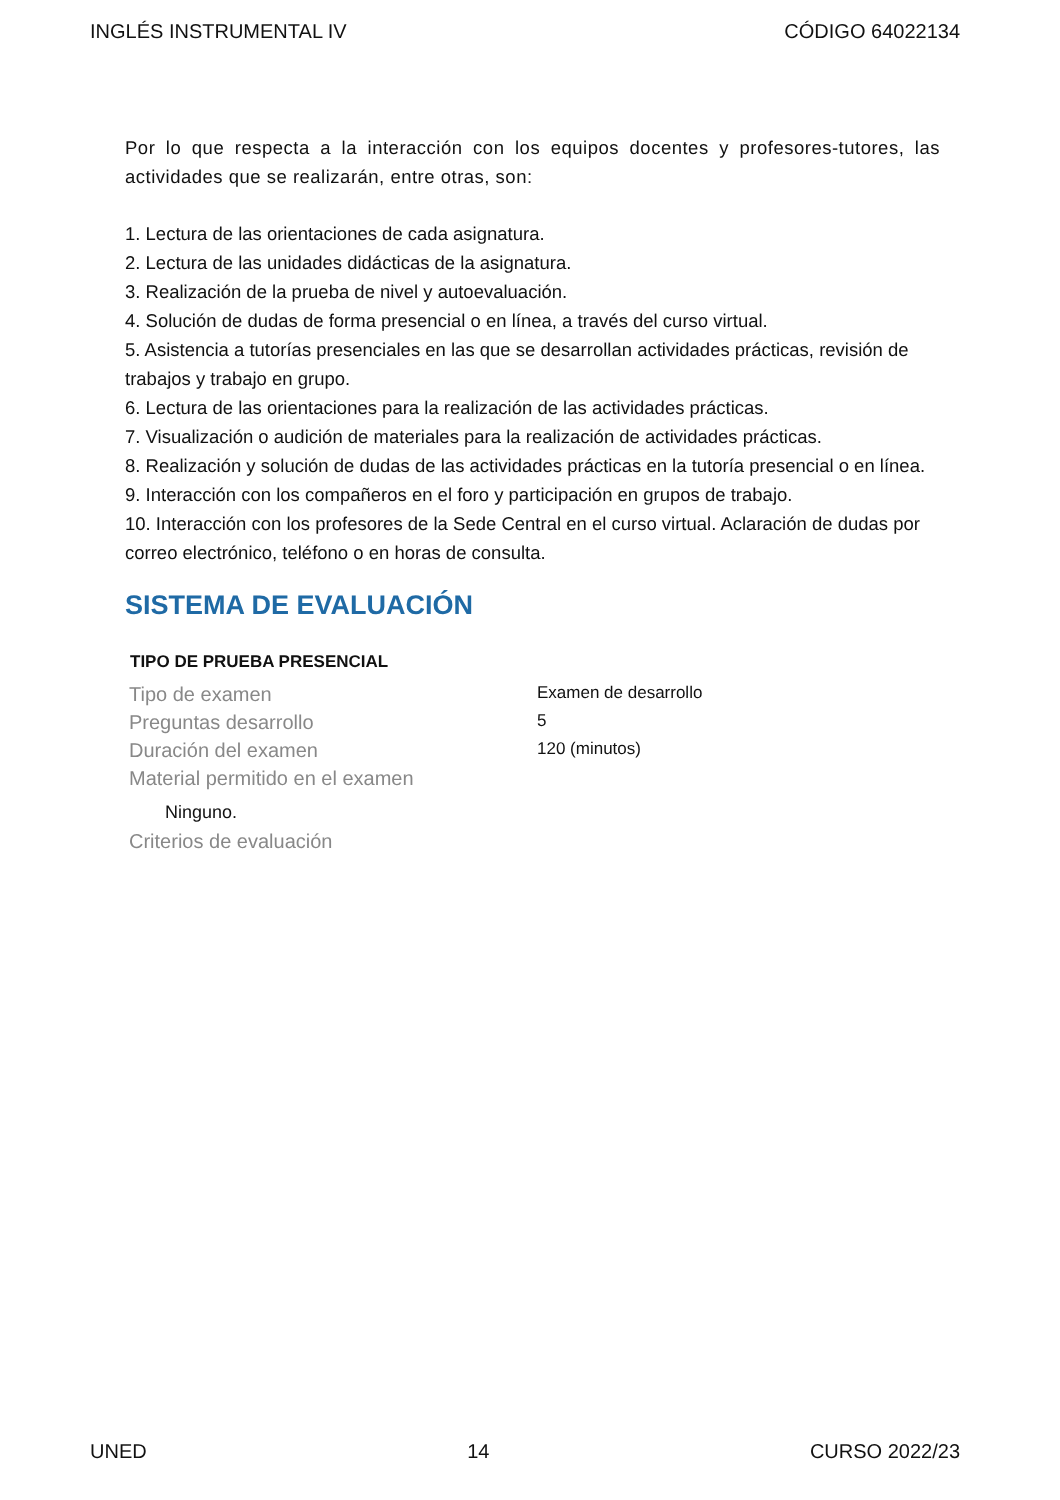INGLÉS INSTRUMENTAL IV CÓDIGO 64022134
Por lo que respecta a la interacción con los equipos docentes y profesores-tutores, las actividades que se realizarán, entre otras, son:
1. Lectura de las orientaciones de cada asignatura.
2. Lectura de las unidades didácticas de la asignatura.
3. Realización de la prueba de nivel y autoevaluación.
4. Solución de dudas de forma presencial o en línea, a través del curso virtual.
5. Asistencia a tutorías presenciales en las que se desarrollan actividades prácticas, revisión de trabajos y trabajo en grupo.
6. Lectura de las orientaciones para la realización de las actividades prácticas.
7. Visualización o audición de materiales para la realización de actividades prácticas.
8. Realización y solución de dudas de las actividades prácticas en la tutoría presencial o en línea.
9. Interacción con los compañeros en el foro y participación en grupos de trabajo.
10. Interacción con los profesores de la Sede Central en el curso virtual. Aclaración de dudas por correo electrónico, teléfono o en horas de consulta.
SISTEMA DE EVALUACIÓN
| TIPO DE PRUEBA PRESENCIAL | |
| --- | --- |
| Tipo de examen | Examen de desarrollo |
| Preguntas desarrollo | 5 |
| Duración del examen | 120 (minutos) |
| Material permitido en el examen | |
| Ninguno. | |
| Criterios de evaluación | |
UNED 14 CURSO 2022/23